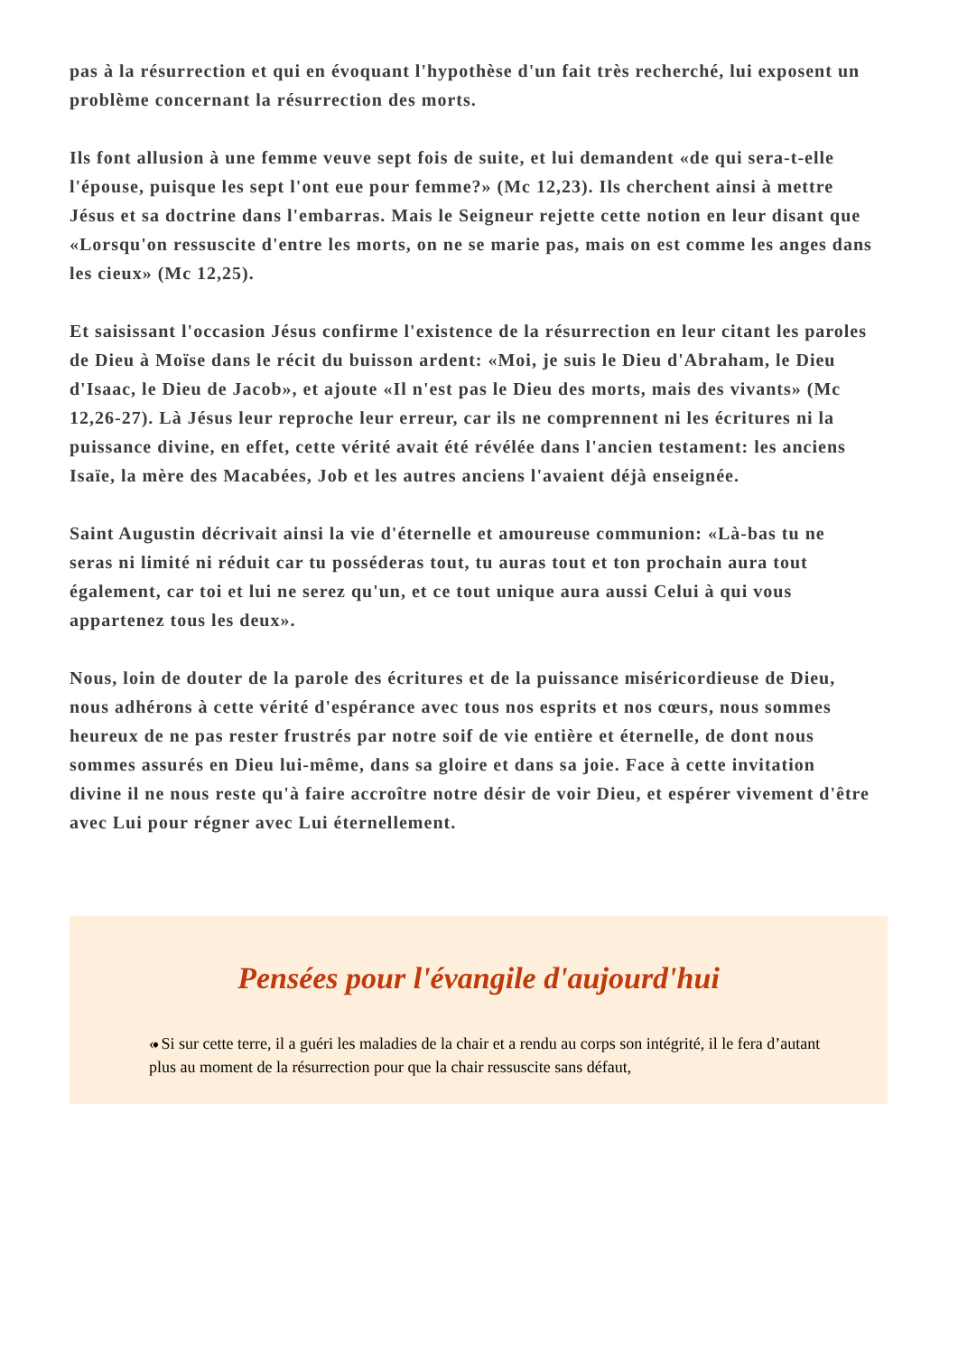pas à la résurrection et qui en évoquant l'hypothèse d'un fait très recherché, lui exposent un problème concernant la résurrection des morts.
Ils font allusion à une femme veuve sept fois de suite, et lui demandent «de qui sera-t-elle l'épouse, puisque les sept l'ont eue pour femme?» (Mc 12,23). Ils cherchent ainsi à mettre Jésus et sa doctrine dans l'embarras. Mais le Seigneur rejette cette notion en leur disant que «Lorsqu'on ressuscite d'entre les morts, on ne se marie pas, mais on est comme les anges dans les cieux» (Mc 12,25).
Et saisissant l'occasion Jésus confirme l'existence de la résurrection en leur citant les paroles de Dieu à Moïse dans le récit du buisson ardent: «Moi, je suis le Dieu d'Abraham, le Dieu d'Isaac, le Dieu de Jacob», et ajoute «Il n'est pas le Dieu des morts, mais des vivants» (Mc 12,26-27). Là Jésus leur reproche leur erreur, car ils ne comprennent ni les écritures ni la puissance divine, en effet, cette vérité avait été révélée dans l'ancien testament: les anciens Isaïe, la mère des Macabées, Job et les autres anciens l'avaient déjà enseignée.
Saint Augustin décrivait ainsi la vie d'éternelle et amoureuse communion: «Là-bas tu ne seras ni limité ni réduit car tu posséderas tout, tu auras tout et ton prochain aura tout également, car toi et lui ne serez qu'un, et ce tout unique aura aussi Celui à qui vous appartenez tous les deux».
Nous, loin de douter de la parole des écritures et de la puissance miséricordieuse de Dieu, nous adhérons à cette vérité d'espérance avec tous nos esprits et nos cœurs, nous sommes heureux de ne pas rester frustrés par notre soif de vie entière et éternelle, de dont nous sommes assurés en Dieu lui-même, dans sa gloire et dans sa joie. Face à cette invitation divine il ne nous reste qu'à faire accroître notre désir de voir Dieu, et espérer vivement d'être avec Lui pour régner avec Lui éternellement.
Pensées pour l'évangile d'aujourd'hui
« Si sur cette terre, il a guéri les maladies de la chair et a rendu au corps son intégrité, il le fera d’autant plus au moment de la résurrection pour que la chair ressuscite sans défaut,